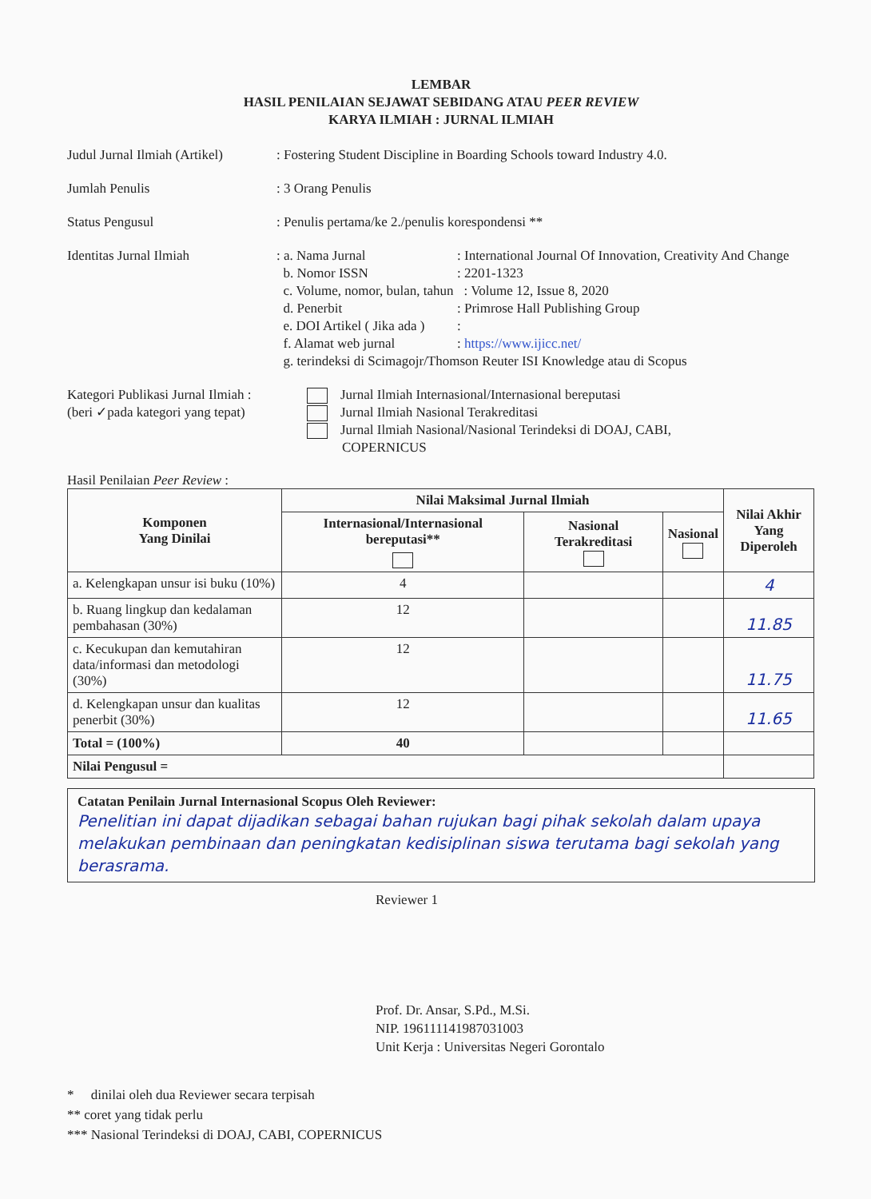LEMBAR
HASIL PENILAIAN SEJAWAT SEBIDANG ATAU PEER REVIEW
KARYA ILMIAH : JURNAL ILMIAH
Judul Jurnal Ilmiah (Artikel)
: Fostering Student Discipline in Boarding Schools toward Industry 4.0.
Jumlah Penulis : 3 Orang Penulis
Status Pengusul : Penulis pertama/ke 2./penulis korespondensi **
Identitas Jurnal Ilmiah
: a. Nama Jurnal: International Journal Of Innovation, Creativity And Change
b. Nomor ISSN: 2201-1323
c. Volume, nomor, bulan, tahun : Volume 12, Issue 8, 2020
d. Penerbit: Primrose Hall Publishing Group
e. DOI Artikel ( Jika ada ):
f. Alamat web jurnal: https://www.ijicc.net/
g. terindeksi di Scimagojr/Thomson Reuter ISI Knowledge atau di Scopus
Kategori Publikasi Jurnal Ilmiah :
(beri ✓pada kategori yang tepat)
Jurnal Ilmiah Internasional/Internasional bereputasi
Jurnal Ilmiah Nasional Terakreditasi
Jurnal Ilmiah Nasional/Nasional Terindeksi di DOAJ, CABI,
COPERNICUS
Hasil Penilaian Peer Review :
| Komponen Yang Dinilai | Nilai Maksimal Jurnal Ilmiah | | | Nilai Akhir Yang Diperoleh |
| --- | --- | --- | --- | --- |
| | Internasional/Internasional bereputasi** | Nasional Terakreditasi | Nasional | |
| a. Kelengkapan unsur isi buku (10%) | 4 | | | 4 |
| b. Ruang lingkup dan kedalaman pembahasan (30%) | 12 | | | 11.85 |
| c. Kecukupan dan kemutahiran data/informasi dan metodologi (30%) | 12 | | | 11.75 |
| d. Kelengkapan unsur dan kualitas penerbit (30%) | 12 | | | 11.65 |
| Total = (100%) | 40 | | | |
| Nilai Pengusul = | | | | |
Catatan Penilain Jurnal Internasional Scopus Oleh Reviewer:
Penelitian ini dapat dijadikan sebagai bahan rujukan bagi pihak sekolah dalam upaya melakukan pembinaan dan peningkatan kedisiplinan siswa terutama bagi sekolah yang berasrama.
Reviewer 1
Prof. Dr. Ansar, S.Pd., M.Si.
NIP. 196111141987031003
Unit Kerja : Universitas Negeri Gorontalo
* dinilai oleh dua Reviewer secara terpisah
** coret yang tidak perlu
*** Nasional Terindeksi di DOAJ, CABI, COPERNICUS